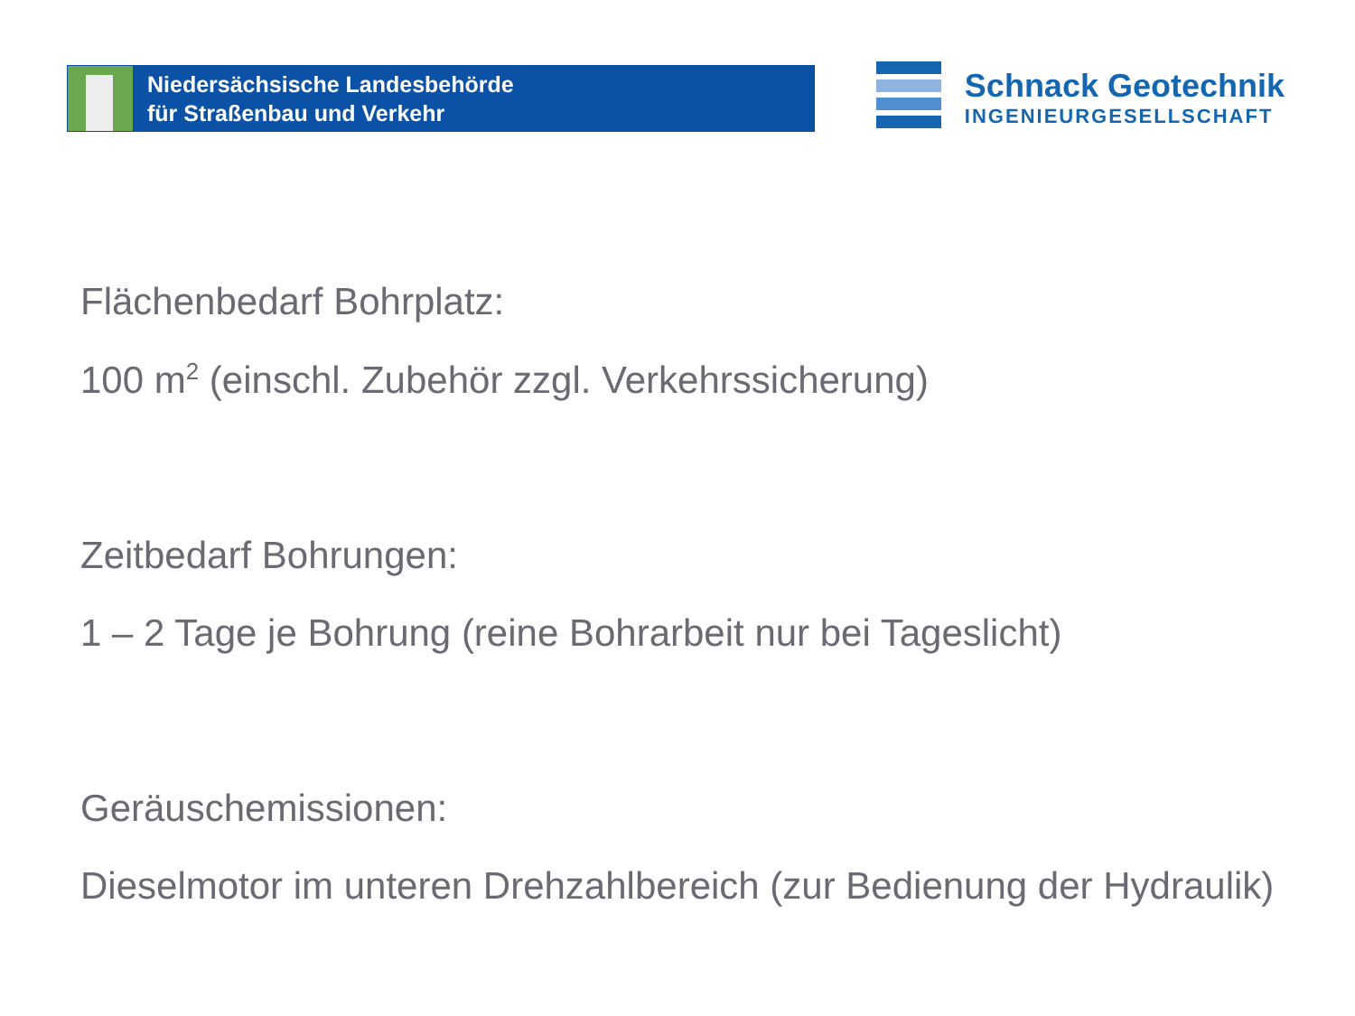Niedersächsische Landesbehörde
für Straßenbau und Verkehr
Schnack Geotechnik
INGENIEURGESELLSCHAFT
Flächenbedarf Bohrplatz:
100 m<sup>2</sup> (einschl. Zubehör zzgl. Verkehrssicherung)
Zeitbedarf Bohrungen:
1 – 2 Tage je Bohrung (reine Bohrarbeit nur bei Tageslicht)
Geräuschemissionen:
Dieselmotor im unteren Drehzahlbereich (zur Bedienung der Hydraulik)